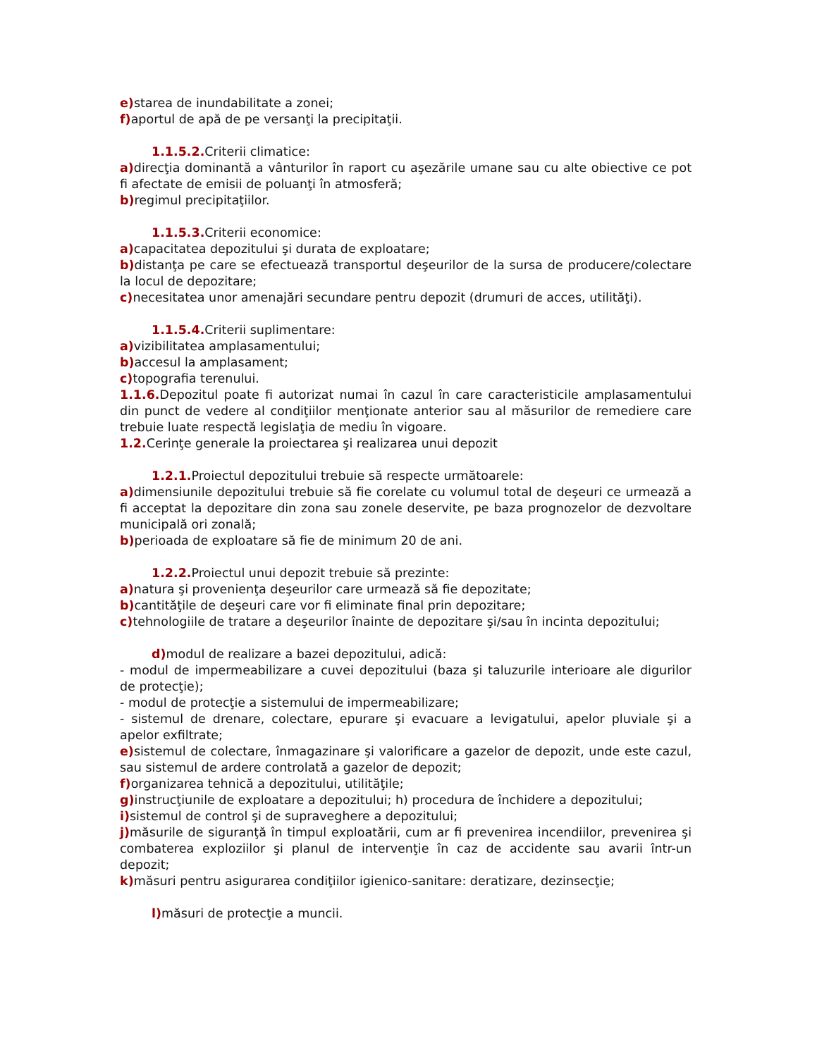e) starea de inundabilitate a zonei;
f) aportul de apă de pe versanţi la precipitaţii.
1.1.5.2. Criterii climatice:
a) direcţia dominantă a vânturilor în raport cu aşezările umane sau cu alte obiective ce pot fi afectate de emisii de poluanţi în atmosferă;
b) regimul precipitaţiilor.
1.1.5.3. Criterii economice:
a) capacitatea depozitului şi durata de exploatare;
b) distanţa pe care se efectuează transportul deşeurilor de la sursa de producere/colectare la locul de depozitare;
c) necesitatea unor amenajări secundare pentru depozit (drumuri de acces, utilităţi).
1.1.5.4. Criterii suplimentare:
a) vizibilitatea amplasamentului;
b) accesul la amplasament;
c) topografia terenului.
1.1.6. Depozitul poate fi autorizat numai în cazul în care caracteristicile amplasamentului din punct de vedere al condiţiilor menţionate anterior sau al măsurilor de remediere care trebuie luate respectă legislaţia de mediu în vigoare.
1.2. Cerinţe generale la proiectarea şi realizarea unui depozit
1.2.1. Proiectul depozitului trebuie să respecte următoarele:
a) dimensiunile depozitului trebuie să fie corelate cu volumul total de deşeuri ce urmează a fi acceptat la depozitare din zona sau zonele deservite, pe baza prognozelor de dezvoltare municipală ori zonală;
b) perioada de exploatare să fie de minimum 20 de ani.
1.2.2. Proiectul unui depozit trebuie să prezinte:
a) natura şi provenienţa deşeurilor care urmează să fie depozitate;
b) cantităţile de deşeuri care vor fi eliminate final prin depozitare;
c) tehnologiile de tratare a deşeurilor înainte de depozitare şi/sau în incinta depozitului;
d) modul de realizare a bazei depozitului, adică:
- modul de impermeabilizare a cuvei depozitului (baza şi taluzurile interioare ale digurilor de protecţie);
- modul de protecţie a sistemului de impermeabilizare;
- sistemul de drenare, colectare, epurare şi evacuare a levigatului, apelor pluviale şi a apelor exfiltrate;
e) sistemul de colectare, înmagazinare şi valorificare a gazelor de depozit, unde este cazul, sau sistemul de ardere controlată a gazelor de depozit;
f) organizarea tehnică a depozitului, utilităţile;
g) instrucţiunile de exploatare a depozitului; h) procedura de închidere a depozitului;
i) sistemul de control şi de supraveghere a depozitului;
j) măsurile de siguranţă în timpul exploatării, cum ar fi prevenirea incendiilor, prevenirea şi combaterea exploziilor şi planul de intervenţie în caz de accidente sau avarii într-un depozit;
k) măsuri pentru asigurarea condiţiilor igienico-sanitare: deratizare, dezinsecţie;
l) măsuri de protecţie a muncii.